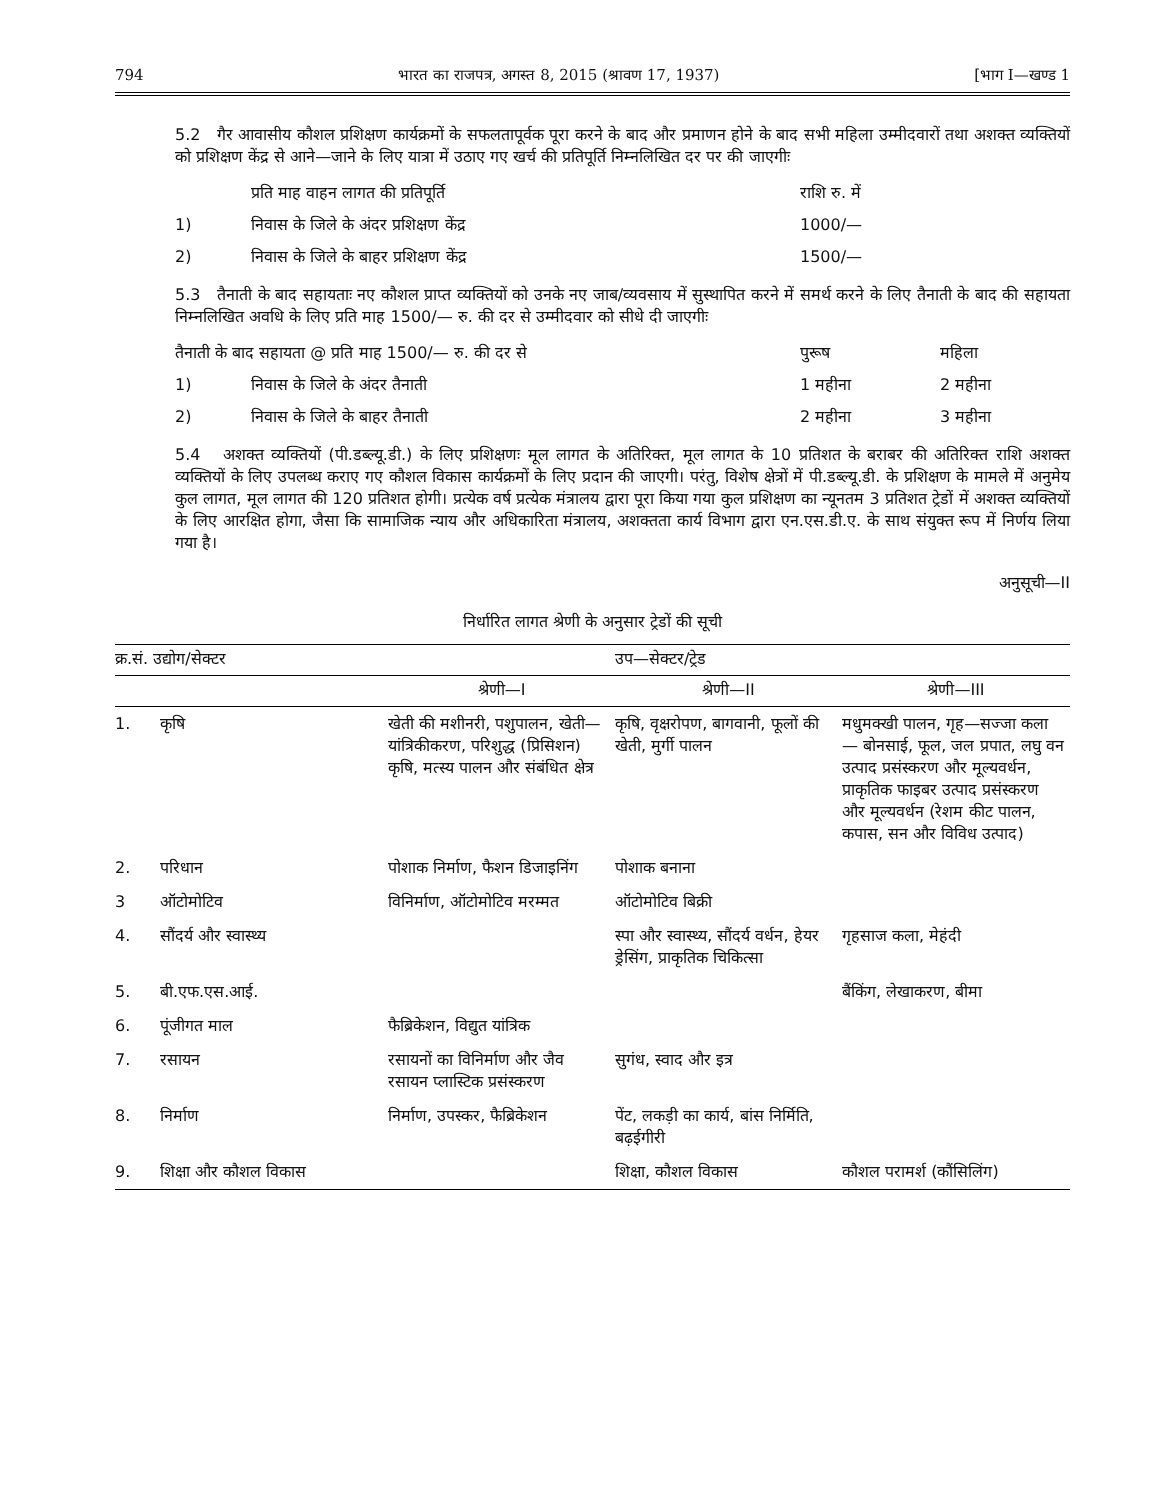794 भारत का राजपत्र, अगस्त 8, 2015 (श्रावण 17, 1937) [भाग I—खण्ड 1
5.2 गैर आवासीय कौशल प्रशिक्षण कार्यक्रमों के सफलतापूर्वक पूरा करने के बाद और प्रमाणन होने के बाद सभी महिला उम्मीदवारों तथा अशक्त व्यक्तियों को प्रशिक्षण केंद्र से आने—जाने के लिए यात्रा में उठाए गए खर्च की प्रतिपूर्ति निम्नलिखित दर पर की जाएगीः
| | प्रति माह वाहन लागत की प्रतिपूर्ति | राशि रु. में |
| 1) | निवास के जिले के अंदर प्रशिक्षण केंद्र | 1000/— |
| 2) | निवास के जिले के बाहर प्रशिक्षण केंद्र | 1500/— |
5.3 तैनाती के बाद सहायताः नए कौशल प्राप्त व्यक्तियों को उनके नए जाब/व्यवसाय में सुस्थापित करने में समर्थ करने के लिए तैनाती के बाद की सहायता निम्नलिखित अवधि के लिए प्रति माह 1500/— रु. की दर से उम्मीदवार को सीधे दी जाएगीः
| तैनाती के बाद सहायता @ प्रति माह 1500/— रु. की दर से | | पुरूष | महिला |
| 1) | निवास के जिले के अंदर तैनाती | 1 महीना | 2 महीना |
| 2) | निवास के जिले के बाहर तैनाती | 2 महीना | 3 महीना |
5.4 अशक्त व्यक्तियों (पी.डब्ल्यू.डी.) के लिए प्रशिक्षणः मूल लागत के अतिरिक्त, मूल लागत के 10 प्रतिशत के बराबर की अतिरिक्त राशि अशक्त व्यक्तियों के लिए उपलब्ध कराए गए कौशल विकास कार्यक्रमों के लिए प्रदान की जाएगी। परंतु, विशेष क्षेत्रों में पी.डब्ल्यू.डी. के प्रशिक्षण के मामले में अनुमेय कुल लागत, मूल लागत की 120 प्रतिशत होगी। प्रत्येक वर्ष प्रत्येक मंत्रालय द्वारा पूरा किया गया कुल प्रशिक्षण का न्यूनतम 3 प्रतिशत ट्रेडों में अशक्त व्यक्तियों के लिए आरक्षित होगा, जैसा कि सामाजिक न्याय और अधिकारिता मंत्रालय, अशक्तता कार्य विभाग द्वारा एन.एस.डी.ए. के साथ संयुक्त रूप में निर्णय लिया गया है।
अनुसूची—II
निर्धारित लागत श्रेणी के अनुसार ट्रेडों की सूची
| क्र.सं. उद्योग/सेक्टर | | | उप—सेक्टर/ट्रेड | |
| --- | --- | --- | --- | --- |
| | | श्रेणी—I | श्रेणी—II | श्रेणी—III |
| 1. | कृषि | खेती की मशीनरी, पशुपालन, खेती—यांत्रिकीकरण, परिशुद्ध (प्रिसिशन) कृषि, मत्स्य पालन और संबंधित क्षेत्र | कृषि, वृक्षरोपण, बागवानी, फूलों की खेती, मुर्गी पालन | मधुमक्खी पालन, गृह—सज्जा कला— बोनसाई, फूल, जल प्रपात, लघु वन उत्पाद प्रसंस्करण और मूल्यवर्धन, प्राकृतिक फाइबर उत्पाद प्रसंस्करण और मूल्यवर्धन (रेशम कीट पालन, कपास, सन और विविध उत्पाद) |
| 2. | परिधान | पोशाक निर्माण, फैशन डिजाइनिंग | पोशाक बनाना | |
| 3 | ऑटोमोटिव | विनिर्माण, ऑटोमोटिव मरम्मत | ऑटोमोटिव बिक्री | |
| 4. | सौंदर्य और स्वास्थ्य | | स्पा और स्वास्थ्य, सौंदर्य वर्धन, हेयर ड्रेसिंग, प्राकृतिक चिकित्सा | गृहसाज कला, मेहंदी |
| 5. | बी.एफ.एस.आई. | | | बैंकिंग, लेखाकरण, बीमा |
| 6. | पूंजीगत माल | फैब्रिकेशन, विद्युत यांत्रिक | | |
| 7. | रसायन | रसायनों का विनिर्माण और जैव रसायन प्लास्टिक प्रसंस्करण | सुगंध, स्वाद और इत्र | |
| 8. | निर्माण | निर्माण, उपस्कर, फैब्रिकेशन | पेंट, लकड़ी का कार्य, बांस निर्मिति, बढ़ईगीरी | |
| 9. | शिक्षा और कौशल विकास | | शिक्षा, कौशल विकास | कौशल परामर्श (कौंसिलिंग) |